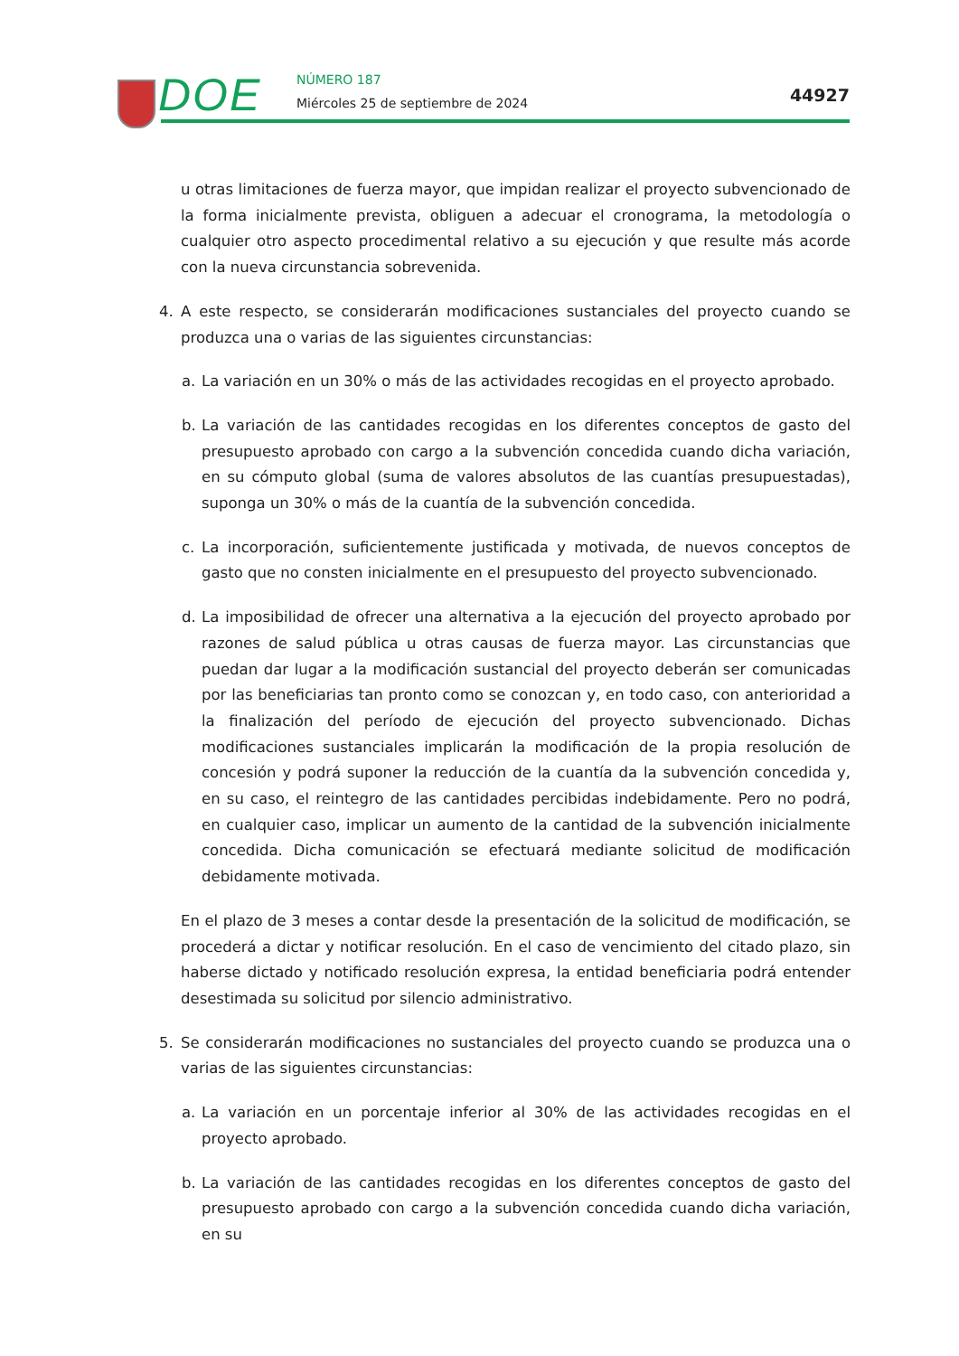DOE NÚMERO 187
Miércoles 25 de septiembre de 2024
44927
u otras limitaciones de fuerza mayor, que impidan realizar el proyecto subvencionado de la forma inicialmente prevista, obliguen a adecuar el cronograma, la metodología o cualquier otro aspecto procedimental relativo a su ejecución y que resulte más acorde con la nueva circunstancia sobrevenida.
4. A este respecto, se considerarán modificaciones sustanciales del proyecto cuando se produzca una o varias de las siguientes circunstancias:
a. La variación en un 30% o más de las actividades recogidas en el proyecto aprobado.
b. La variación de las cantidades recogidas en los diferentes conceptos de gasto del presupuesto aprobado con cargo a la subvención concedida cuando dicha variación, en su cómputo global (suma de valores absolutos de las cuantías presupuestadas), suponga un 30% o más de la cuantía de la subvención concedida.
c. La incorporación, suficientemente justificada y motivada, de nuevos conceptos de gasto que no consten inicialmente en el presupuesto del proyecto subvencionado.
d. La imposibilidad de ofrecer una alternativa a la ejecución del proyecto aprobado por razones de salud pública u otras causas de fuerza mayor. Las circunstancias que puedan dar lugar a la modificación sustancial del proyecto deberán ser comunicadas por las beneficiarias tan pronto como se conozcan y, en todo caso, con anterioridad a la finalización del período de ejecución del proyecto subvencionado. Dichas modificaciones sustanciales implicarán la modificación de la propia resolución de concesión y podrá suponer la reducción de la cuantía da la subvención concedida y, en su caso, el reintegro de las cantidades percibidas indebidamente. Pero no podrá, en cualquier caso, implicar un aumento de la cantidad de la subvención inicialmente concedida. Dicha comunicación se efectuará mediante solicitud de modificación debidamente motivada.
En el plazo de 3 meses a contar desde la presentación de la solicitud de modificación, se procederá a dictar y notificar resolución. En el caso de vencimiento del citado plazo, sin haberse dictado y notificado resolución expresa, la entidad beneficiaria podrá entender desestimada su solicitud por silencio administrativo.
5. Se considerarán modificaciones no sustanciales del proyecto cuando se produzca una o varias de las siguientes circunstancias:
a. La variación en un porcentaje inferior al 30% de las actividades recogidas en el proyecto aprobado.
b. La variación de las cantidades recogidas en los diferentes conceptos de gasto del presupuesto aprobado con cargo a la subvención concedida cuando dicha variación, en su